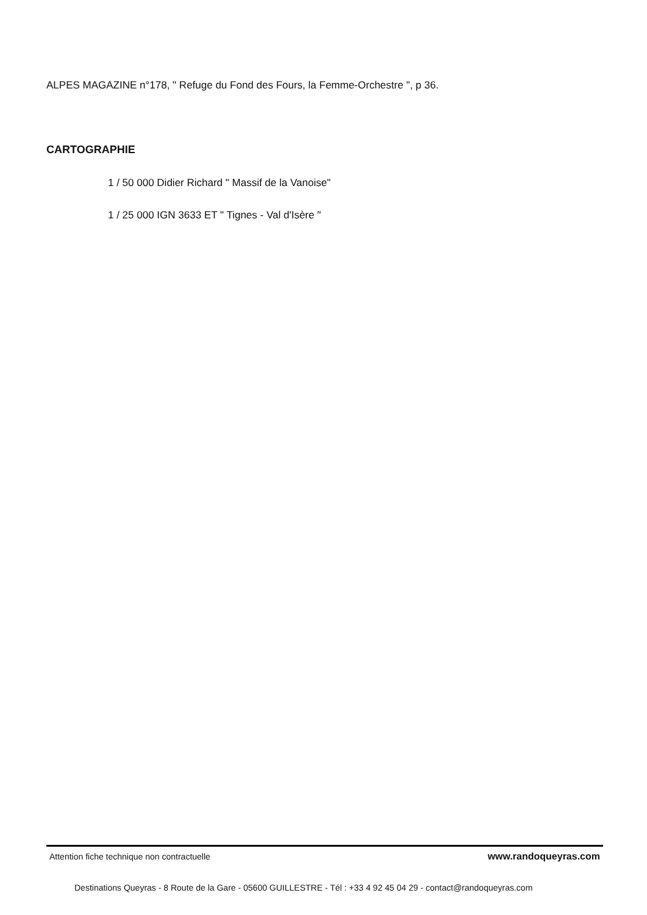ALPES MAGAZINE n°178, " Refuge du Fond des Fours, la Femme-Orchestre ", p 36.
CARTOGRAPHIE
1 / 50 000 Didier Richard " Massif de la Vanoise"
1 / 25 000 IGN 3633 ET " Tignes - Val d'Isère "
Attention fiche technique non contractuelle www.randoqueyras.com
Destinations Queyras - 8 Route de la Gare - 05600 GUILLESTRE - Tél : +33 4 92 45 04 29 - contact@randoqueyras.com